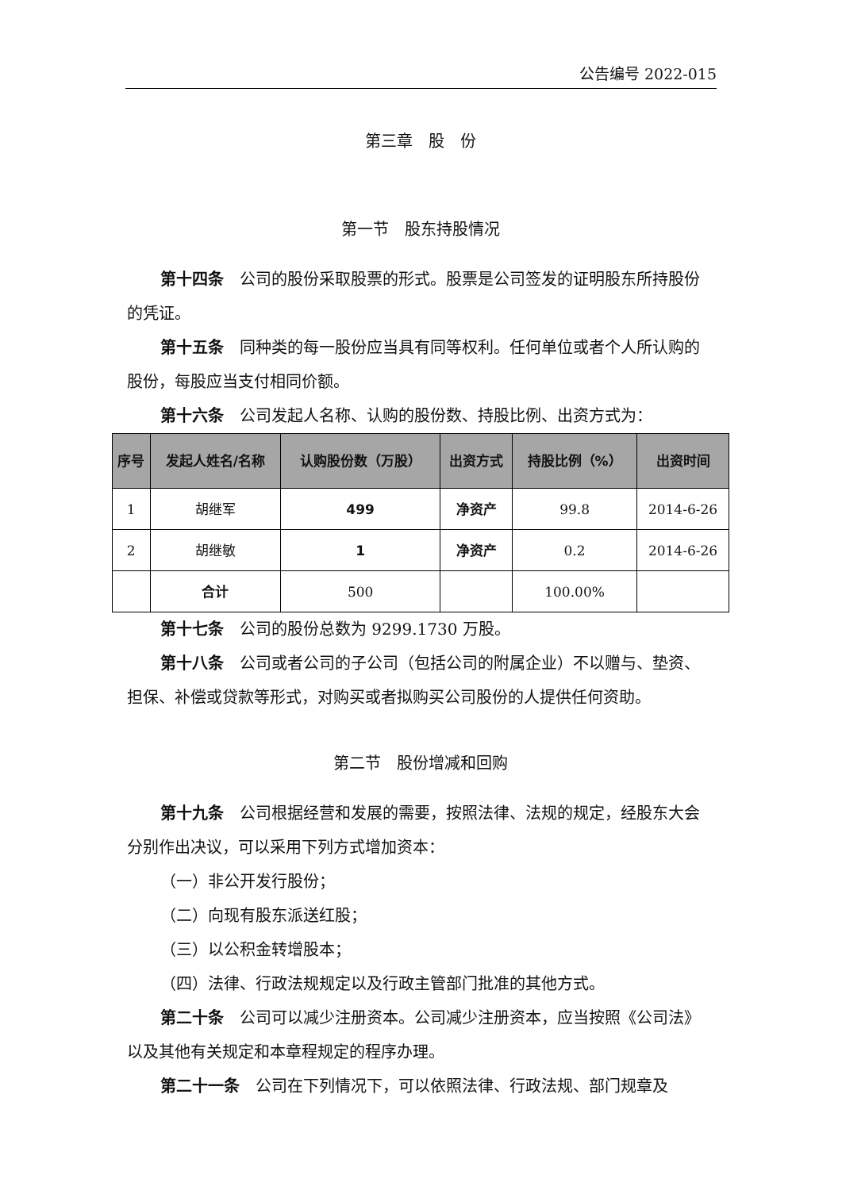公告编号 2022-015
第三章　股　份
第一节　股东持股情况
第十四条　公司的股份采取股票的形式。股票是公司签发的证明股东所持股份的凭证。
第十五条　同种类的每一股份应当具有同等权利。任何单位或者个人所认购的股份，每股应当支付相同价额。
第十六条　公司发起人名称、认购的股份数、持股比例、出资方式为：
| 序号 | 发起人姓名/名称 | 认购股份数（万股） | 出资方式 | 持股比例（%） | 出资时间 |
| --- | --- | --- | --- | --- | --- |
| 1 | 胡继军 | 499 | 净资产 | 99.8 | 2014-6-26 |
| 2 | 胡继敏 | 1 | 净资产 | 0.2 | 2014-6-26 |
| | 合计 | 500 | | 100.00% | |
第十七条　公司的股份总数为 9299.1730 万股。
第十八条　公司或者公司的子公司（包括公司的附属企业）不以赠与、垫资、担保、补偿或贷款等形式，对购买或者拟购买公司股份的人提供任何资助。
第二节　股份增减和回购
第十九条　公司根据经营和发展的需要，按照法律、法规的规定，经股东大会分别作出决议，可以采用下列方式增加资本：
（一）非公开发行股份；
（二）向现有股东派送红股；
（三）以公积金转增股本；
（四）法律、行政法规规定以及行政主管部门批准的其他方式。
第二十条　公司可以减少注册资本。公司减少注册资本，应当按照《公司法》以及其他有关规定和本章程规定的程序办理。
第二十一条　公司在下列情况下，可以依照法律、行政法规、部门规章及